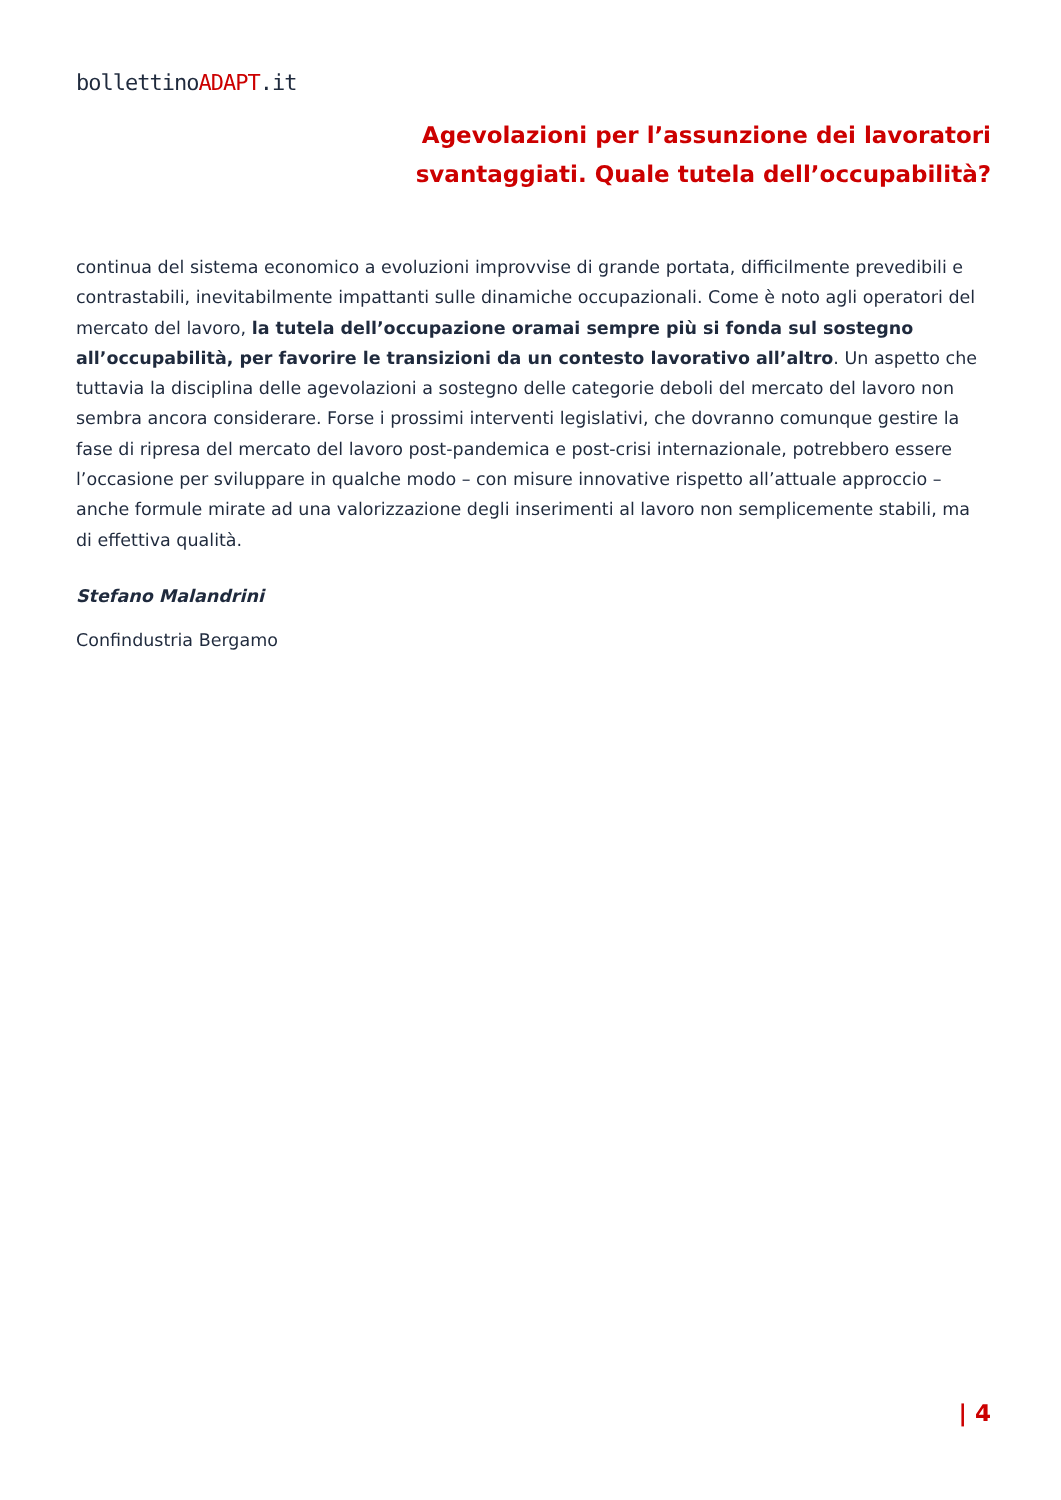bollettinoADAPT.it
Agevolazioni per l’assunzione dei lavoratori svantaggiati. Quale tutela dell’occupabilità?
continua del sistema economico a evoluzioni improvvise di grande portata, difficilmente prevedibili e contrastabili, inevitabilmente impattanti sulle dinamiche occupazionali. Come è noto agli operatori del mercato del lavoro, la tutela dell’occupazione oramai sempre più si fonda sul sostegno all’occupabilità, per favorire le transizioni da un contesto lavorativo all’altro. Un aspetto che tuttavia la disciplina delle agevolazioni a sostegno delle categorie deboli del mercato del lavoro non sembra ancora considerare. Forse i prossimi interventi legislativi, che dovranno comunque gestire la fase di ripresa del mercato del lavoro post-pandemica e post-crisi internazionale, potrebbero essere l’occasione per sviluppare in qualche modo – con misure innovative rispetto all’attuale approccio – anche formule mirate ad una valorizzazione degli inserimenti al lavoro non semplicemente stabili, ma di effettiva qualità.
Stefano Malandrini
Confindustria Bergamo
| 4